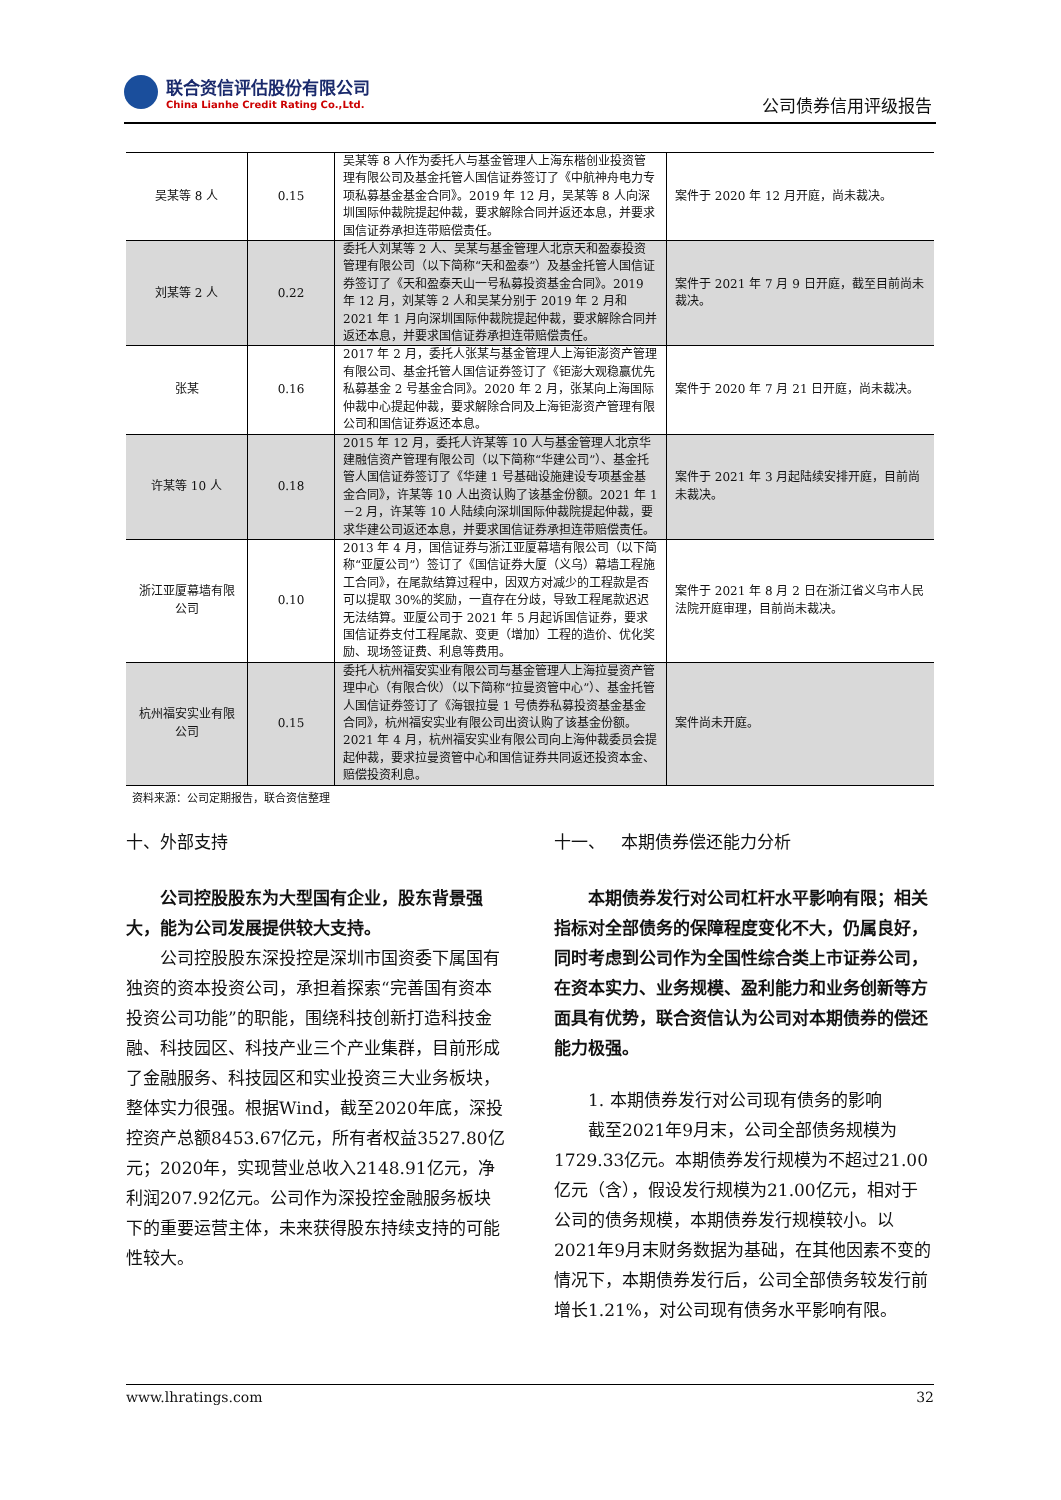联合资信评估股份有限公司
China Lianhe Credit Rating Co.,Ltd.
公司债券信用评级报告
| 吴某等 8 人 | 0.15 | 吴某等 8 人作为委托人与基金管理人上海东楷创业投资管理有限公司及基金托管人国信证券签订了《中航神舟电力专项私募基金基金合同》。2019 年 12 月，吴某等 8 人向深圳国际仲裁院提起仲裁，要求解除合同并返还本息，并要求国信证券承担连带赔偿责任。 | 案件于 2020 年 12 月开庭，尚未裁决。 |
| 刘某等 2 人 | 0.22 | 委托人刘某等 2 人、吴某与基金管理人北京天和盈泰投资管理有限公司（以下简称“天和盈泰”）及基金托管人国信证券签订了《天和盈泰天山一号私募投资基金合同》。2019 年 12 月，刘某等 2 人和吴某分别于 2019 年 2 月和 2021 年 1 月向深圳国际仲裁院提起仲裁，要求解除合同并返还本息，并要求国信证券承担连带赔偿责任。 | 案件于 2021 年 7 月 9 日开庭，截至目前尚未裁决。 |
| 张某 | 0.16 | 2017 年 2 月，委托人张某与基金管理人上海钜澎资产管理有限公司、基金托管人国信证券签订了《钜澎大观稳赢优先私募基金 2 号基金合同》。2020 年 2 月，张某向上海国际仲裁中心提起仲裁，要求解除合同及上海钜澎资产管理有限公司和国信证券返还本息。 | 案件于 2020 年 7 月 21 日开庭，尚未裁决。 |
| 许某等 10 人 | 0.18 | 2015 年 12 月，委托人许某等 10 人与基金管理人北京华建融信资产管理有限公司（以下简称“华建公司”）、基金托管人国信证券签订了《华建 1 号基础设施建设专项基金基金合同》，许某等 10 人出资认购了该基金份额。2021 年 1－2 月，许某等 10 人陆续向深圳国际仲裁院提起仲裁，要求华建公司返还本息，并要求国信证券承担连带赔偿责任。 | 案件于 2021 年 3 月起陆续安排开庭，目前尚未裁决。 |
| 浙江亚厦幕墙有限公司 | 0.10 | 2013 年 4 月，国信证券与浙江亚厦幕墙有限公司（以下简称“亚厦公司”）签订了《国信证券大厦（义乌）幕墙工程施工合同》，在尾款结算过程中，因双方对减少的工程款是否可以提取 30%的奖励，一直存在分歧，导致工程尾款迟迟无法结算。亚厦公司于 2021 年 5 月起诉国信证券，要求国信证券支付工程尾款、变更（增加）工程的造价、优化奖励、现场签证费、利息等费用。 | 案件于 2021 年 8 月 2 日在浙江省义乌市人民法院开庭审理，目前尚未裁决。 |
| 杭州福安实业有限公司 | 0.15 | 委托人杭州福安实业有限公司与基金管理人上海拉曼资产管理中心（有限合伙）（以下简称“拉曼资管中心”）、基金托管人国信证券签订了《海银拉曼 1 号债券私募投资基金基金合同》，杭州福安实业有限公司出资认购了该基金份额。2021 年 4 月，杭州福安实业有限公司向上海仲裁委员会提起仲裁，要求拉曼资管中心和国信证券共同返还投资本金、赔偿投资利息。 | 案件尚未开庭。 |
资料来源：公司定期报告，联合资信整理
十、外部支持
公司控股股东为大型国有企业，股东背景强大，能为公司发展提供较大支持。
公司控股股东深投控是深圳市国资委下属国有独资的资本投资公司，承担着探索“完善国有资本投资公司功能”的职能，围绕科技创新打造科技金融、科技园区、科技产业三个产业集群，目前形成了金融服务、科技园区和实业投资三大业务板块，整体实力很强。根据Wind，截至2020年底，深投控资产总额8453.67亿元，所有者权益3527.80亿元；2020年，实现营业总收入2148.91亿元，净利润207.92亿元。公司作为深投控金融服务板块下的重要运营主体，未来获得股东持续支持的可能性较大。
十一、 本期债券偿还能力分析
本期债券发行对公司杠杆水平影响有限；相关指标对全部债务的保障程度变化不大，仍属良好，同时考虑到公司作为全国性综合类上市证券公司，在资本实力、业务规模、盈利能力和业务创新等方面具有优势，联合资信认为公司对本期债券的偿还能力极强。
1. 本期债券发行对公司现有债务的影响
截至2021年9月末，公司全部债务规模为1729.33亿元。本期债券发行规模为不超过21.00亿元（含），假设发行规模为21.00亿元，相对于公司的债务规模，本期债券发行规模较小。以2021年9月末财务数据为基础，在其他因素不变的情况下，本期债券发行后，公司全部债务较发行前增长1.21%，对公司现有债务水平影响有限。
www.lhratings.com 32